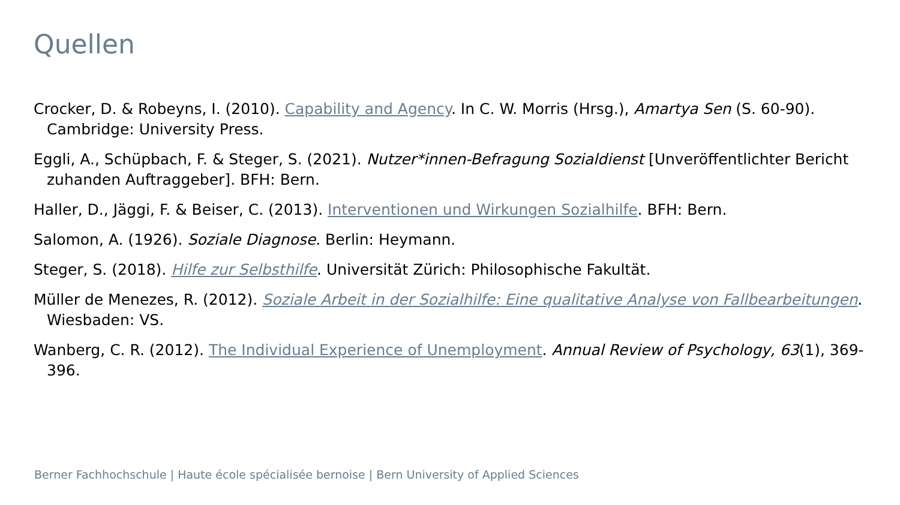Quellen
Crocker, D. & Robeyns, I. (2010). Capability and Agency. In C. W. Morris (Hrsg.), Amartya Sen (S. 60-90). Cambridge: University Press.
Eggli, A., Schüpbach, F. & Steger, S. (2021). Nutzer*innen-Befragung Sozialdienst [Unveröffentlichter Bericht zuhanden Auftraggeber]. BFH: Bern.
Haller, D., Jäggi, F. & Beiser, C. (2013). Interventionen und Wirkungen Sozialhilfe. BFH: Bern.
Salomon, A. (1926). Soziale Diagnose. Berlin: Heymann.
Steger, S. (2018). Hilfe zur Selbsthilfe. Universität Zürich: Philosophische Fakultät.
Müller de Menezes, R. (2012). Soziale Arbeit in der Sozialhilfe: Eine qualitative Analyse von Fallbearbeitungen. Wiesbaden: VS.
Wanberg, C. R. (2012). The Individual Experience of Unemployment. Annual Review of Psychology, 63(1), 369-396.
Berner Fachhochschule | Haute école spécialisée bernoise | Bern University of Applied Sciences